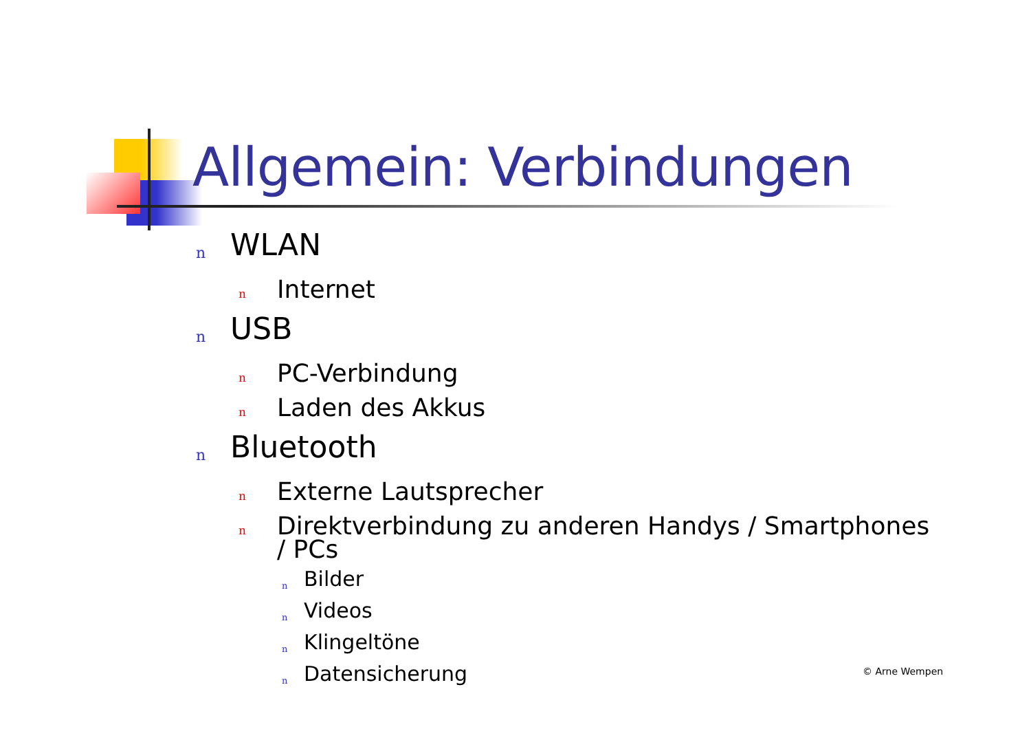Allgemein: Verbindungen
n WLAN
n Internet
n USB
n PC-Verbindung
n Laden des Akkus
n Bluetooth
n Externe Lautsprecher
n Direktverbindung zu anderen Handys / Smartphones / PCs
n Bilder
n Videos
n Klingeltöne
n Datensicherung
© Arne Wempen